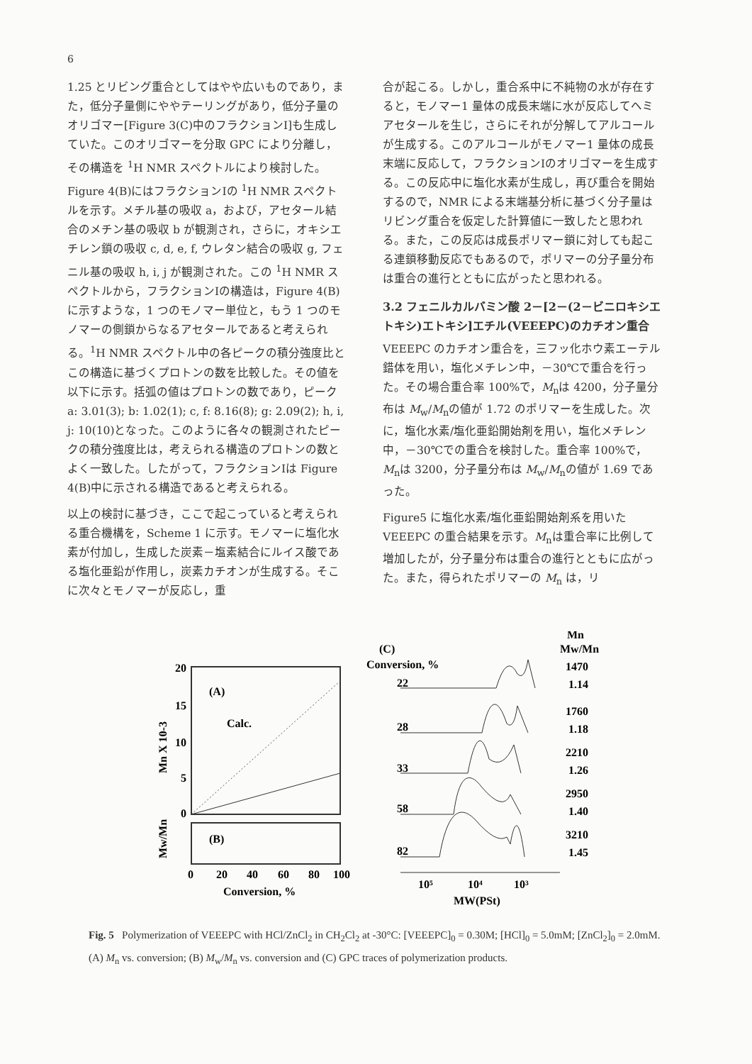6
1.25 とリビング重合としてはやや広いものであり，また，低分子量側にややテーリングがあり，低分子量のオリゴマー[Figure 3(C)中のフラクションⅠ]も生成していた。このオリゴマーを分取 GPC により分離し，その構造を <sup>1</sup>H NMR スペクトルにより検討した。Figure 4(B)にはフラクションⅠの <sup>1</sup>H NMR スペクトルを示す。メチル基の吸収 a，および，アセタール結合のメチン基の吸収 b が観測され，さらに，オキシエチレン鎖の吸収 c, d, e, f, ウレタン結合の吸収 g, フェニル基の吸収 h, i, j が観測された。この <sup>1</sup>H NMR スペクトルから，フラクションⅠの構造は，Figure 4(B)に示すような，1 つのモノマー単位と，もう 1 つのモノマーの側鎖からなるアセタールであると考えられる。<sup>1</sup>H NMR スペクトル中の各ピークの積分強度比とこの構造に基づくプロトンの数を比較した。その値を以下に示す。括弧の値はプロトンの数であり，ピーク a: 3.01(3); b: 1.02(1); c, f: 8.16(8); g: 2.09(2); h, i, j: 10(10)となった。このように各々の観測されたピークの積分強度比は，考えられる構造のプロトンの数とよく一致した。したがって，フラクションⅠは Figure 4(B)中に示される構造であると考えられる。
以上の検討に基づき，ここで起こっていると考えられる重合機構を，Scheme 1 に示す。モノマーに塩化水素が付加し，生成した炭素－塩素結合にルイス酸である塩化亜鉛が作用し，炭素カチオンが生成する。そこに次々とモノマーが反応し，重
合が起こる。しかし，重合系中に不純物の水が存在すると，モノマー1 量体の成長末端に水が反応してヘミアセタールを生じ，さらにそれが分解してアルコールが生成する。このアルコールがモノマー1 量体の成長末端に反応して，フラクションⅠのオリゴマーを生成する。この反応中に塩化水素が生成し，再び重合を開始するので，NMR による末端基分析に基づく分子量はリビング重合を仮定した計算値に一致したと思われる。また，この反応は成長ポリマー鎖に対しても起こる連鎖移動反応でもあるので，ポリマーの分子量分布は重合の進行とともに広がったと思われる。
3.2 フェニルカルバミン酸 2－[2－(2－ビニロキシエトキシ)エトキシ]エチル(VEEEPC)のカチオン重合
VEEEPC のカチオン重合を，三フッ化ホウ素エーテル錯体を用い，塩化メチレン中，－30℃で重合を行った。その場合重合率 100%で，M<sub>n</sub>は 4200，分子量分布は M<sub>w</sub>/M<sub>n</sub>の値が 1.72 のポリマーを生成した。次に，塩化水素/塩化亜鉛開始剤を用い，塩化メチレン中，－30℃での重合を検討した。重合率 100%で，M<sub>n</sub>は 3200，分子量分布は M<sub>w</sub>/M<sub>n</sub>の値が 1.69 であった。
Figure5 に塩化水素/塩化亜鉛開始剤系を用いた VEEEPC の重合結果を示す。M<sub>n</sub>は重合率に比例して増加したが，分子量分布は重合の進行とともに広がった。また，得られたポリマーの M<sub>n</sub> は，リ
20
15
10
5
0
(A)
Calc.
(B)
Mn X 10-3
Mw/Mn
0
20
40
60
80
100
Conversion, %
(C)
Conversion, %
22
28
33
58
82
Mn
Mw/Mn
1470
1.14
1760
1.18
2210
1.26
2950
1.40
3210
1.45
10⁵
10⁴
10³
MW(PSt)
Fig. 5 Polymerization of VEEEPC with HCl/ZnCl<sub>2</sub> in CH<sub>2</sub>Cl<sub>2</sub> at -30°C: [VEEEPC]<sub>0</sub> = 0.30M; [HCl]<sub>0</sub> = 5.0mM; [ZnCl<sub>2</sub>]<sub>0</sub> = 2.0mM. (A) M<sub>n</sub> vs. conversion; (B) M<sub>w</sub>/M<sub>n</sub> vs. conversion and (C) GPC traces of polymerization products.